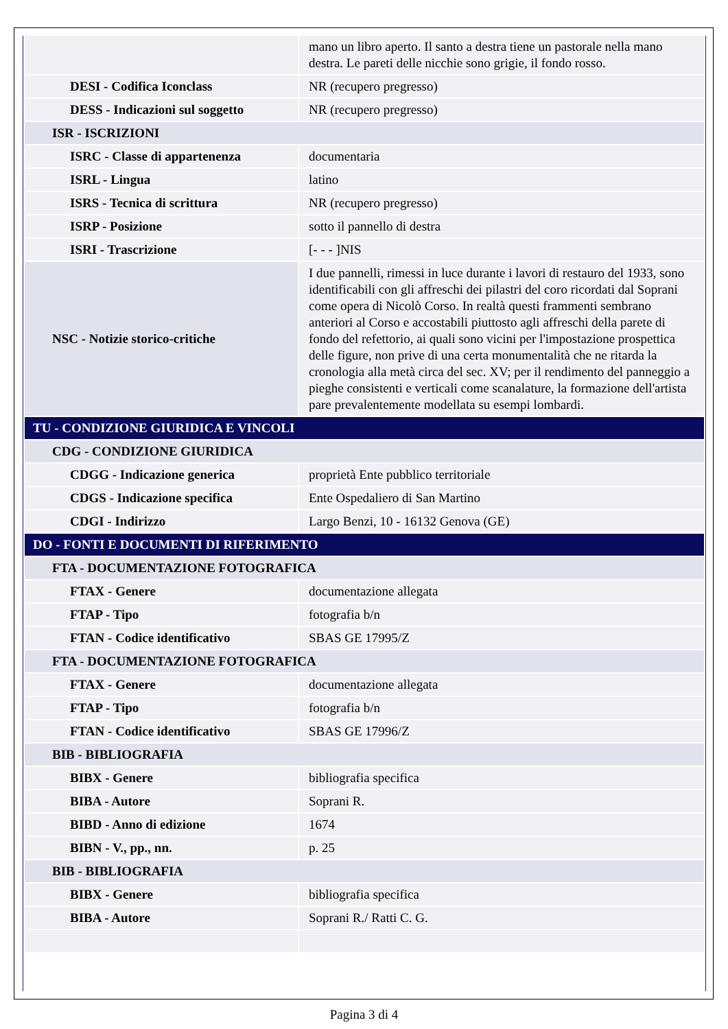| | mano un libro aperto. Il santo a destra tiene un pastorale nella mano destra. Le pareti delle nicchie sono grigie, il fondo rosso. |
| DESI - Codifica Iconclass | NR (recupero pregresso) |
| DESS - Indicazioni sul soggetto | NR (recupero pregresso) |
| ISR - ISCRIZIONI | |
| ISRC - Classe di appartenenza | documentaria |
| ISRL - Lingua | latino |
| ISRS - Tecnica di scrittura | NR (recupero pregresso) |
| ISRP - Posizione | sotto il pannello di destra |
| ISRI - Trascrizione | [- - - ]NIS |
| NSC - Notizie storico-critiche | I due pannelli, rimessi in luce durante i lavori di restauro del 1933, sono identificabili con gli affreschi dei pilastri del coro ricordati dal Soprani come opera di Nicolò Corso. In realtà questi frammenti sembrano anteriori al Corso e accostabili piuttosto agli affreschi della parete di fondo del refettorio, ai quali sono vicini per l'impostazione prospettica delle figure, non prive di una certa monumentalità che ne ritarda la cronologia alla metà circa del sec. XV; per il rendimento del panneggio a pieghe consistenti e verticali come scanalature, la formazione dell'artista pare prevalentemente modellata su esempi lombardi. |
| TU - CONDIZIONE GIURIDICA E VINCOLI | |
| CDG - CONDIZIONE GIURIDICA | |
| CDGG - Indicazione generica | proprietà Ente pubblico territoriale |
| CDGS - Indicazione specifica | Ente Ospedaliero di San Martino |
| CDGI - Indirizzo | Largo Benzi, 10 - 16132 Genova (GE) |
| DO - FONTI E DOCUMENTI DI RIFERIMENTO | |
| FTA - DOCUMENTAZIONE FOTOGRAFICA | |
| FTAX - Genere | documentazione allegata |
| FTAP - Tipo | fotografia b/n |
| FTAN - Codice identificativo | SBAS GE 17995/Z |
| FTA - DOCUMENTAZIONE FOTOGRAFICA | |
| FTAX - Genere | documentazione allegata |
| FTAP - Tipo | fotografia b/n |
| FTAN - Codice identificativo | SBAS GE 17996/Z |
| BIB - BIBLIOGRAFIA | |
| BIBX - Genere | bibliografia specifica |
| BIBA - Autore | Soprani R. |
| BIBD - Anno di edizione | 1674 |
| BIBN - V., pp., nn. | p. 25 |
| BIB - BIBLIOGRAFIA | |
| BIBX - Genere | bibliografia specifica |
| BIBA - Autore | Soprani R./ Ratti C. G. |
Pagina 3 di 4